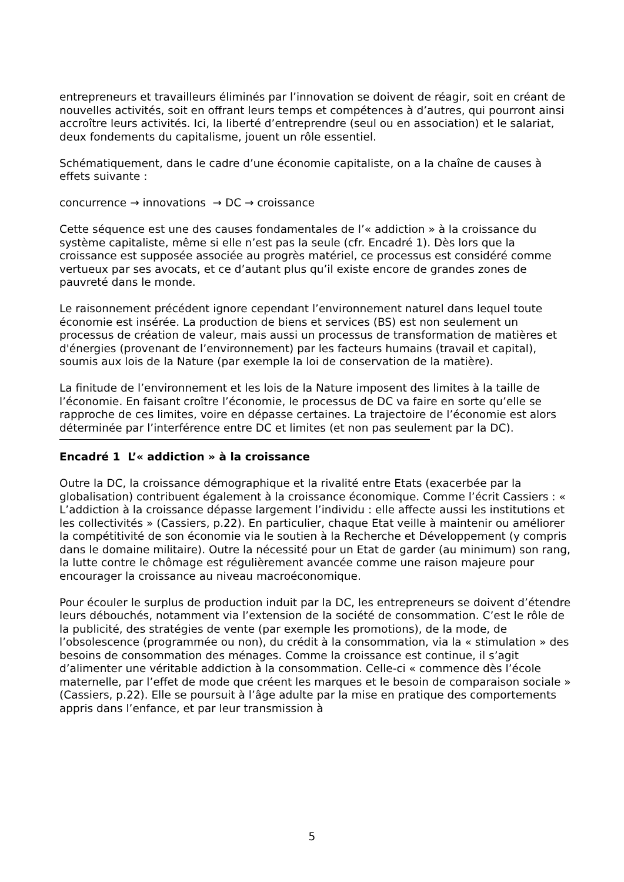entrepreneurs et travailleurs éliminés par l’innovation se doivent de réagir, soit en créant de nouvelles activités, soit en offrant leurs temps et compétences à d’autres, qui pourront ainsi accroître leurs activités. Ici, la liberté d’entreprendre (seul ou en association) et le salariat, deux fondements du capitalisme, jouent un rôle essentiel.
Schématiquement, dans le cadre d’une économie capitaliste, on a la chaîne de causes à effets suivante :
concurrence → innovations → DC → croissance
Cette séquence est une des causes fondamentales de l’« addiction » à la croissance du système capitaliste, même si elle n’est pas la seule (cfr. Encadré 1). Dès lors que la croissance est supposée associée au progrès matériel, ce processus est considéré comme vertueux par ses avocats, et ce d’autant plus qu’il existe encore de grandes zones de pauvreté dans le monde.
Le raisonnement précédent ignore cependant l’environnement naturel dans lequel toute économie est insérée. La production de biens et services (BS) est non seulement un processus de création de valeur, mais aussi un processus de transformation de matières et d'énergies (provenant de l’environnement) par les facteurs humains (travail et capital), soumis aux lois de la Nature (par exemple la loi de conservation de la matière).
La finitude de l’environnement et les lois de la Nature imposent des limites à la taille de l’économie. En faisant croître l’économie, le processus de DC va faire en sorte qu’elle se rapproche de ces limites, voire en dépasse certaines. La trajectoire de l’économie est alors déterminée par l’interférence entre DC et limites (et non pas seulement par la DC).
Encadré 1 L’« addiction » à la croissance
Outre la DC, la croissance démographique et la rivalité entre Etats (exacerbée par la globalisation) contribuent également à la croissance économique. Comme l’écrit Cassiers : « L’addiction à la croissance dépasse largement l’individu : elle affecte aussi les institutions et les collectivités » (Cassiers, p.22). En particulier, chaque Etat veille à maintenir ou améliorer la compétitivité de son économie via le soutien à la Recherche et Développement (y compris dans le domaine militaire). Outre la nécessité pour un Etat de garder (au minimum) son rang, la lutte contre le chômage est régulièrement avancée comme une raison majeure pour encourager la croissance au niveau macroéconomique.
Pour écouler le surplus de production induit par la DC, les entrepreneurs se doivent d’étendre leurs débouchés, notamment via l’extension de la société de consommation. C’est le rôle de la publicité, des stratégies de vente (par exemple les promotions), de la mode, de l’obsolescence (programmée ou non), du crédit à la consommation, via la « stimulation » des besoins de consommation des ménages. Comme la croissance est continue, il s’agit d’alimenter une véritable addiction à la consommation. Celle-ci « commence dès l’école maternelle, par l’effet de mode que créent les marques et le besoin de comparaison sociale » (Cassiers, p.22). Elle se poursuit à l’âge adulte par la mise en pratique des comportements appris dans l’enfance, et par leur transmission à
5